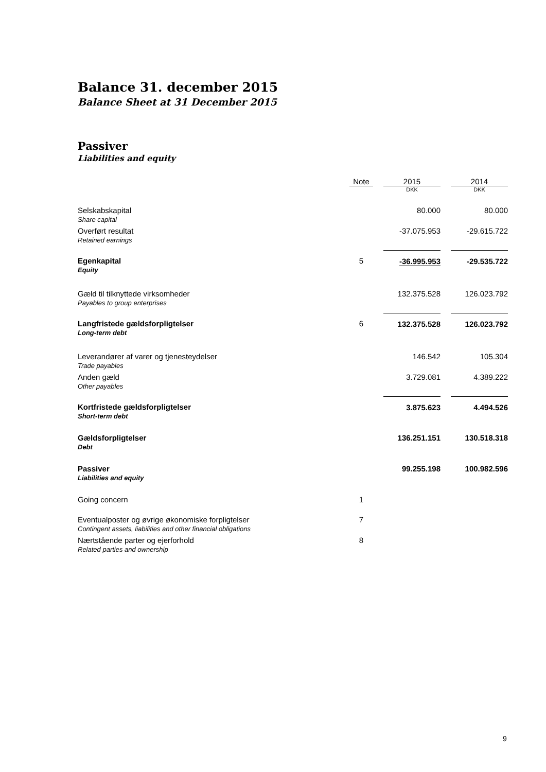Balance 31. december 2015
Balance Sheet at 31 December 2015
Passiver
Liabilities and equity
| | Note | | 2015 | | 2014 |
| | | | DKK | | DKK |
| Selskabskapital Share capital | | | 80.000 | | 80.000 |
| Overført resultat Retained earnings | | | -37.075.953 | | -29.615.722 |
| Egenkapital Equity | 5 | | -36.995.953 | | -29.535.722 |
| Gæld til tilknyttede virksomheder Payables to group enterprises | | | 132.375.528 | | 126.023.792 |
| Langfristede gældsforpligtelser Long-term debt | 6 | | 132.375.528 | | 126.023.792 |
| Leverandører af varer og tjenesteydelser Trade payables | | | 146.542 | | 105.304 |
| Anden gæld Other payables | | | 3.729.081 | | 4.389.222 |
| Kortfristede gældsforpligtelser Short-term debt | | | 3.875.623 | | 4.494.526 |
| Gældsforpligtelser Debt | | | 136.251.151 | | 130.518.318 |
| Passiver Liabilities and equity | | | 99.255.198 | | 100.982.596 |
| Going concern | 1 | | | | |
| Eventualposter og øvrige økonomiske forpligtelser Contingent assets, liabilities and other financial obligations | 7 | | | | |
| Nærtstående parter og ejerforhold Related parties and ownership | 8 | | | | |
9